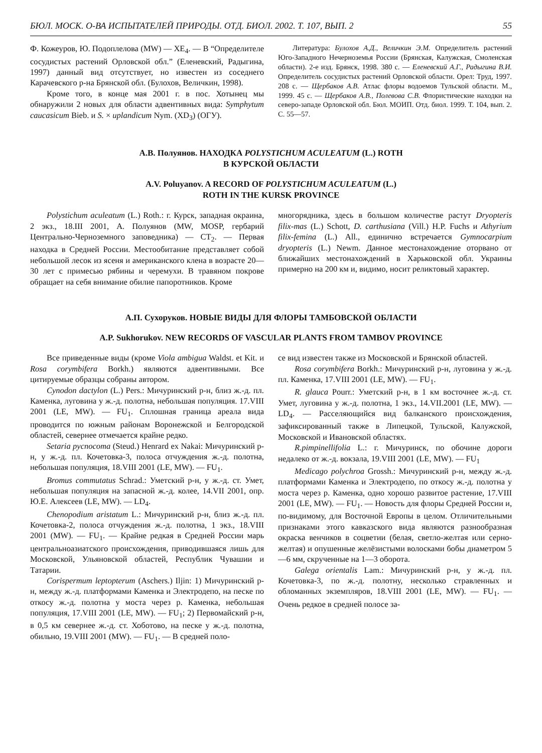БЮЛ. МОСК. О-ВА ИСПЫТАТЕЛЕЙ ПРИРОДЫ. ОТД. БИОЛ. 2002. Т. 107, ВЫП. 2 55
Ф. Кожеуров, Ю. Подоплелова (MW) — XE<sub>4</sub>. — В “Определителе сосудистых растений Орловской обл.” (Еленевский, Радыгина, 1997) данный вид отсутствует, но известен из соседнего Карачевского р-на Брянской обл. (Булохов, Величкин, 1998).
Кроме того, в конце мая 2001 г. в пос. Хотынец мы обнаружили 2 новых для области адвентивных вида: Symphytum caucasicum Bieb. и S. × uplandicum Nym. (XD<sub>3</sub>) (ОГУ).
Литература: Булохов А.Д., Величкин Э.М. Определитель растений Юго-Западного Нечерноземья России (Брянская, Калужская, Смоленская области). 2-е изд. Брянск, 1998. 380 с. — Еленевский А.Г., Радыгина В.И. Определитель сосудистых растений Орловской области. Орел: Труд, 1997. 208 с. — Щербаков А.В. Атлас флоры водоемов Тульской области. М., 1999. 45 с. — Щербаков А.В., Полевова С.В. Флористические находки на северо-западе Орловской обл. Бюл. МОИП. Отд. биол. 1999. Т. 104, вып. 2. С. 55—57.
А.В. Полуянов. НАХОДКА POLYSTICHUM ACULEATUM (L.) ROTH
В КУРСКОЙ ОБЛАСТИ
A.V. Poluyanov. A RECORD OF POLYSTICHUM ACULEATUM (L.)
ROTH IN THE KURSK PROVINCE
Polystichum aculeatum (L.) Roth.: г. Курск, западная окраина, 2 экз., 18.III 2001, А. Полуянов (MW, MOSP, гербарий Центрально-Черноземного заповедника) — CT<sub>2</sub>. — Первая находка в Средней России. Местообитание представляет собой небольшой лесок из ясеня и американского клена в возрасте 20—30 лет с примесью рябины и черемухи. В травяном покрове обращает на себя внимание обилие папоротников. Кроме
многорядника, здесь в большом количестве растут Dryopteris filix-mas (L.) Schott, D. carthusiana (Vill.) H.P. Fuchs и Athyrium filix-femina (L.) All., единично встречается Gymnocarpium dryopteris (L.) Newm. Данное местонахождение оторвано от ближайших местонахождений в Харьковской обл. Украины примерно на 200 км и, видимо, носит реликтовый характер.
А.П. Сухоруков. НОВЫЕ ВИДЫ ДЛЯ ФЛОРЫ ТАМБОВСКОЙ ОБЛАСТИ
A.P. Sukhorukov. NEW RECORDS OF VASCULAR PLANTS FROM TAMBOV PROVINCE
Все приведенные виды (кроме Viola ambigua Waldst. et Kit. и Rosa corymbifera Borkh.) являются адвентивными. Все цитируемые образцы собраны автором.
Cynodon dactylon (L.) Pers.: Мичуринский р-н, близ ж.-д. пл. Каменка, луговина у ж.-д. полотна, небольшая популяция. 17.VIII 2001 (LE, MW). — FU<sub>1</sub>. Сплошная граница ареала вида проводится по южным районам Воронежской и Белгородской областей, севернее отмечается крайне редко.
Setaria pycnocoma (Steud.) Henrard ex Nakai: Мичуринский р-н, у ж.-д. пл. Кочетовка-3, полоса отчуждения ж.-д. полотна, небольшая популяция, 18.VIII 2001 (LE, MW). — FU<sub>1</sub>.
Bromus commutatus Schrad.: Уметский р-н, у ж.-д. ст. Умет, небольшая популяция на запасной ж.-д. колее, 14.VII 2001, опр. Ю.Е. Алексеев (LE, MW). — LD<sub>4</sub>.
Chenopodium aristatum L.: Мичуринский р-н, близ ж.-д. пл. Кочетовка-2, полоса отчуждения ж.-д. полотна, 1 экз., 18.VIII 2001 (MW). — FU<sub>1</sub>. — Крайне редкая в Средней России марь центральноазиатского происхождения, приводившаяся лишь для Московской, Ульяновской областей, Республик Чувашии и Татарии.
Corispermum leptopterum (Aschers.) Iljin: 1) Мичуринский р-н, между ж.-д. платформами Каменка и Электродепо, на песке по откосу ж.-д. полотна у моста через р. Каменка, небольшая популяция, 17.VIII 2001 (LE, MW). — FU<sub>1</sub>; 2) Первомайский р-н, в 0,5 км севернее ж.-д. ст. Хоботово, на песке у ж.-д. полотна, обильно, 19.VIII 2001 (MW). — FU<sub>1</sub>. — В средней поло-
се вид известен также из Московской и Брянской областей.
Rosa corymbifera Borkh.: Мичуринский р-н, луговина у ж.-д. пл. Каменка, 17.VIII 2001 (LE, MW). — FU<sub>1</sub>.
R. glauca Pourr.: Уметский р-н, в 1 км восточнее ж.-д. ст. Умет, луговина у ж.-д. полотна, 1 экз., 14.VII.2001 (LE, MW). — LD<sub>4</sub>. — Расселяющийся вид балканского происхождения, зафиксированный также в Липецкой, Тульской, Калужской, Московской и Ивановской областях.
R.pimpinellifolia L.: г. Мичуринск, по обочине дороги недалеко от ж.-д. вокзала, 19.VIII 2001 (LE, MW). — FU<sub>1</sub>
Medicago polychroa Grossh.: Мичуринский р-н, между ж.-д. платформами Каменка и Электродепо, по откосу ж.-д. полотна у моста через р. Каменка, одно хорошо развитое растение, 17.VIII 2001 (LE, MW). — FU<sub>1</sub>. — Новость для флоры Средней России и, по-видимому, для Восточной Европы в целом. Отличительными признаками этого кавказского вида являются разнообразная окраска венчиков в соцветии (белая, светло-желтая или серно-желтая) и опушенные желёзистыми волосками бобы диаметром 5—6 мм, скрученные на 1—3 оборота.
Galega orientalis Lam.: Мичуринский р-н, у ж.-д. пл. Кочетовка-3, по ж.-д. полотну, несколько стравленных и обломанных экземпляров, 18.VIII 2001 (LE, MW). — FU<sub>1</sub>. — Очень редкое в средней полосе за-